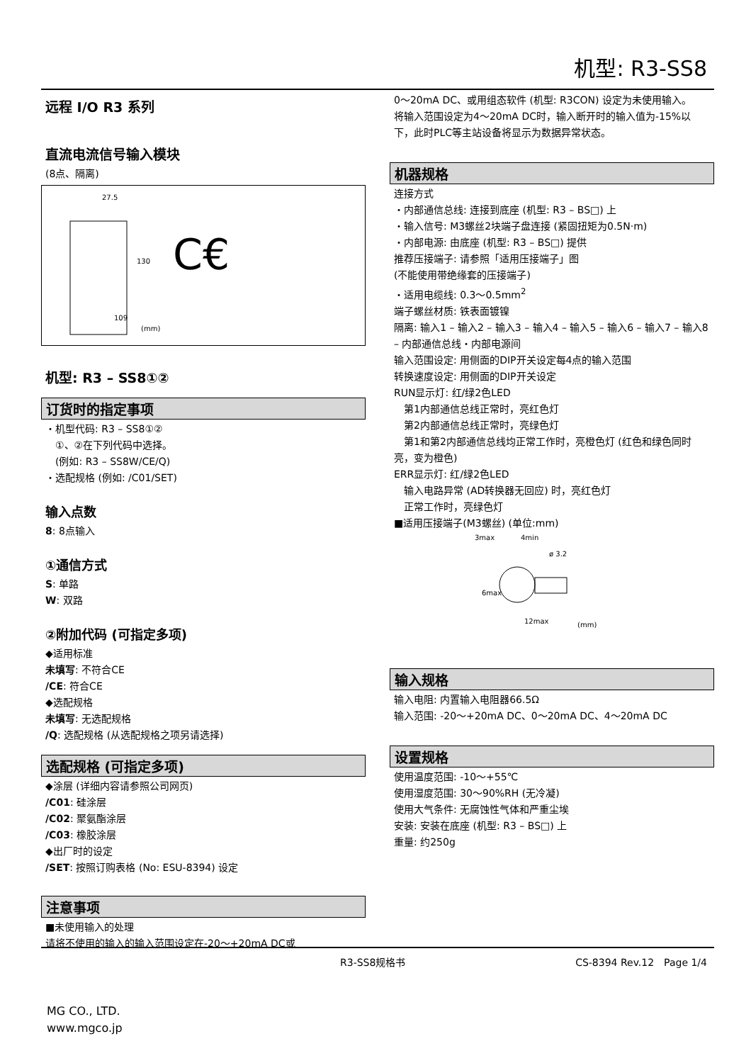机型: R3-SS8
远程 I/O R3 系列
直流电流信号输入模块
(8点、隔离)
27.5
130
109
(mm)
C€
机型: R3 – SS8①②
订货时的指定事项
・机型代码: R3 – SS8①②
　①、②在下列代码中选择。
　(例如: R3 – SS8W/CE/Q)
・选配规格 (例如: /C01/SET)
输入点数
8: 8点输入
①通信方式
S: 单路
W: 双路
②附加代码 (可指定多项)
◆适用标准
未填写: 不符合CE
/CE: 符合CE
◆选配规格
未填写: 无选配规格
/Q: 选配规格 (从选配规格之项另请选择)
选配规格 (可指定多项)
◆涂层 (详细内容请参照公司网页)
/C01: 硅涂层
/C02: 聚氨酯涂层
/C03: 橡胶涂层
◆出厂时的设定
/SET: 按照订购表格 (No: ESU-8394) 设定
注意事项
■未使用输入的处理
请将不使用的输入的输入范围设定在-20～+20mA DC或
0～20mA DC、或用组态软件 (机型: R3CON) 设定为未使用输入。
将输入范围设定为4～20mA DC时，输入断开时的输入值为-15%以下，此时PLC等主站设备将显示为数据异常状态。
机器规格
连接方式
・内部通信总线: 连接到底座 (机型: R3 – BS□) 上
・输入信号: M3螺丝2块端子盘连接 (紧固扭矩为0.5N·m)
・内部电源: 由底座 (机型: R3 – BS□) 提供
推荐压接端子: 请参照「适用压接端子」图
(不能使用带绝缘套的压接端子)
・适用电缆线: 0.3～0.5mm<sup>2</sup>
端子螺丝材质: 铁表面镀镍
隔离: 输入1 – 输入2 – 输入3 – 输入4 – 输入5 – 输入6 – 输入7 – 输入8 – 内部通信总线・内部电源间
输入范围设定: 用侧面的DIP开关设定每4点的输入范围
转换速度设定: 用侧面的DIP开关设定
RUN显示灯: 红/绿2色LED
　第1内部通信总线正常时，亮红色灯
　第2内部通信总线正常时，亮绿色灯
　第1和第2内部通信总线均正常工作时，亮橙色灯 (红色和绿色同时亮，变为橙色)
ERR显示灯: 红/绿2色LED
　输入电路异常 (AD转换器无回应) 时，亮红色灯
　正常工作时，亮绿色灯
■适用压接端子(M3螺丝) (单位:mm)
3max
4min
ø 3.2
6max
12max
(mm)
输入规格
输入电阻: 内置输入电阻器66.5Ω
输入范围: -20～+20mA DC、0～20mA DC、4～20mA DC
设置规格
使用温度范围: -10～+55℃
使用湿度范围: 30～90%RH (无冷凝)
使用大气条件: 无腐蚀性气体和严重尘埃
安装: 安装在底座 (机型: R3 – BS□) 上
重量: 约250g
R3-SS8规格书 CS-8394 Rev.12　Page 1/4
MG CO., LTD.
www.mgco.jp